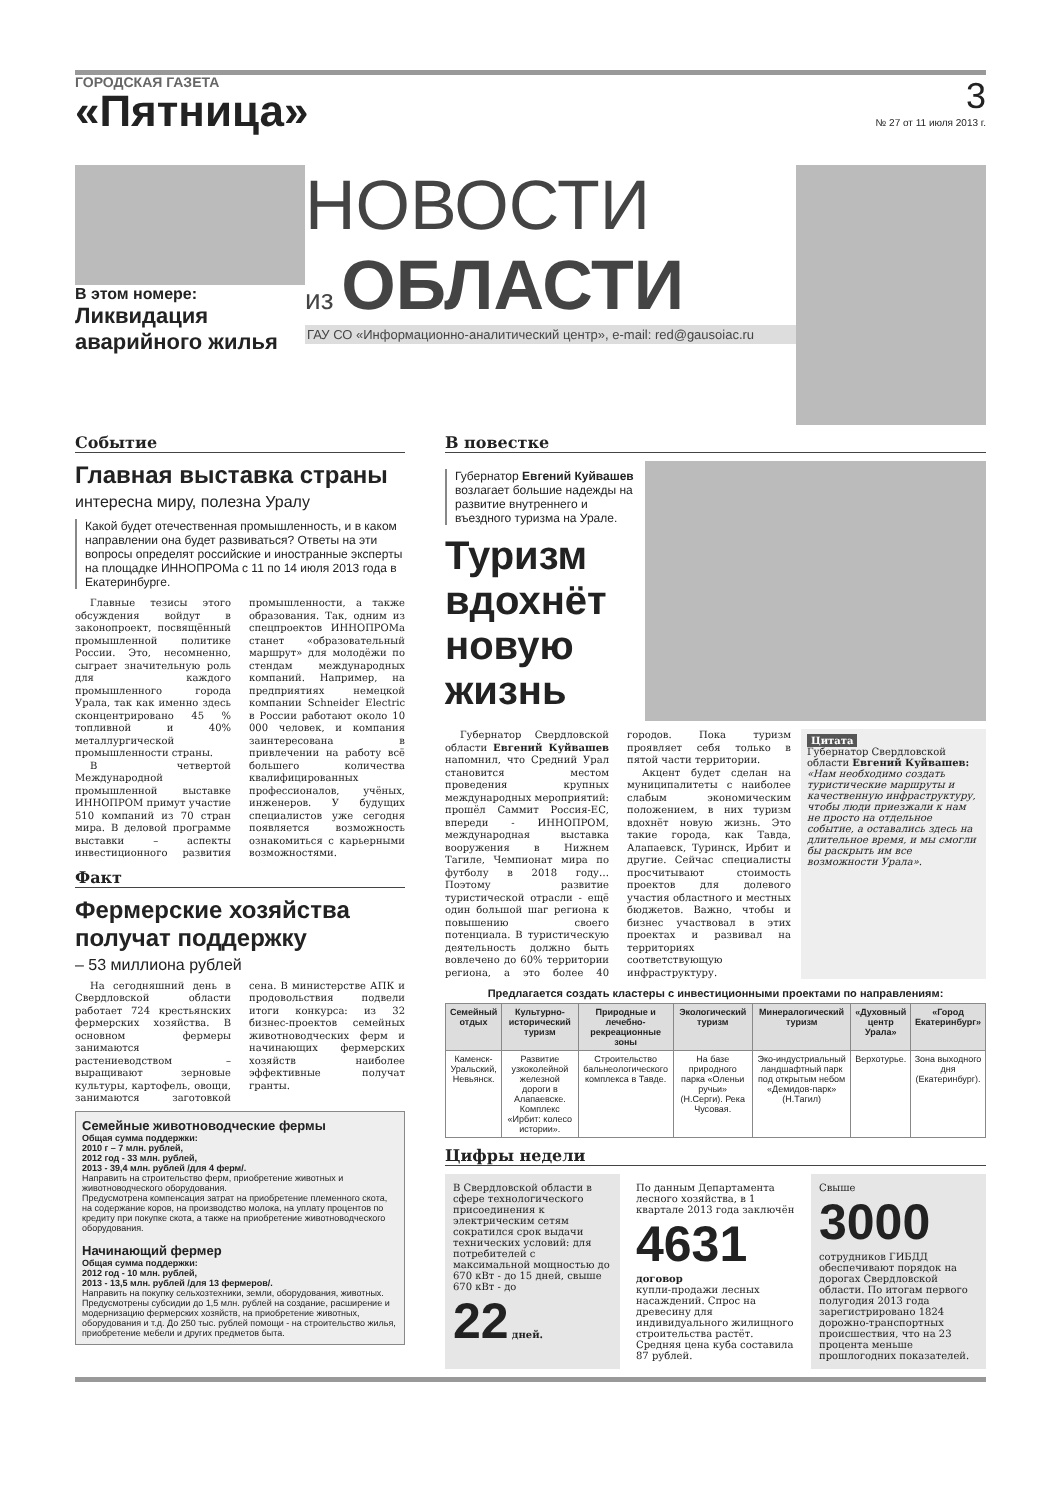ГОРОДСКАЯ ГАЗЕТА
«Пятница»
3
№ 27 от 11 июля 2013 г.
В этом номере:
Ликвидация аварийного жилья
НОВОСТИ
из ОБЛАСТИ
ГАУ СО «Информационно-аналитический центр», e-mail: red@gausoiac.ru
Событие
Главная выставка страны
интересна миру, полезна Уралу
Какой будет отечественная промышленность, и в каком направлении она будет развиваться? Ответы на эти вопросы определят российские и иностранные эксперты на площадке ИННОПРОМа с 11 по 14 июля 2013 года в Екатеринбурге.
Главные тезисы этого обсуждения войдут в законопроект, посвящённый промышленной политике России. Это, несомненно, сыграет значительную роль для каждого промышленного города Урала, так как именно здесь сконцентрировано 45 % топливной и 40% металлургической промышленности страны.
В четвертой Международной промышленной выставке ИННОПРОМ примут участие 510 компаний из 70 стран мира. В деловой программе выставки – аспекты инвестиционного развития промышленности, а также образования. Так, одним из спецпроектов ИННОПРОМа станет «образовательный маршрут» для молодёжи по стендам международных компаний. Например, на предприятиях немецкой компании Schneider Electric в России работают около 10 000 человек, и компания заинтересована в привлечении на работу всё большего количества квалифицированных профессионалов, учёных, инженеров. У будущих специалистов уже сегодня появляется возможность ознакомиться с карьерными возможностями.
Факт
Фермерские хозяйства получат поддержку
– 53 миллиона рублей
На сегодняшний день в Свердловской области работает 724 крестьянских фермерских хозяйства. В основном фермеры занимаются растениеводством – выращивают зерновые культуры, картофель, овощи, занимаются заготовкой сена. В министерстве АПК и продовольствия подвели итоги конкурса: из 32 бизнес-проектов семейных животноводческих ферм и начинающих фермерских хозяйств наиболее эффективные получат гранты.
Семейные животноводческие фермы
Общая сумма поддержки:
2010 г – 7 млн. рублей,
2012 год - 33 млн. рублей,
2013 - 39,4 млн. рублей /для 4 ферм/.
Направить на строительство ферм, приобретение животных и животноводческого оборудования.
Предусмотрена компенсация затрат на приобретение племенного скота, на содержание коров, на производство молока, на уплату процентов по кредиту при покупке скота, а также на приобретение животноводческого оборудования.
Начинающий фермер
Общая сумма поддержки:
2012 год - 10 млн. рублей,
2013 - 13,5 млн. рублей /для 13 фермеров/.
Направить на покупку сельхозтехники, земли, оборудования, животных.
Предусмотрены субсидии до 1,5 млн. рублей на создание, расширение и модернизацию фермерских хозяйств, на приобретение животных, оборудования и т.д. До 250 тыс. рублей помощи - на строительство жилья, приобретение мебели и других предметов быта.
В повестке
Губернатор Евгений Куйвашев возлагает большие надежды на развитие внутреннего и въездного туризма на Урале.
Туризм вдохнёт новую жизнь
Губернатор Свердловской области Евгений Куйвашев напомнил, что Средний Урал становится местом проведения крупных международных мероприятий: прошёл Саммит Россия-ЕС, впереди - ИННОПРОМ, международная выставка вооружения в Нижнем Тагиле, Чемпионат мира по футболу в 2018 году… Поэтому развитие туристической отрасли - ещё один большой шаг региона к повышению своего потенциала. В туристическую деятельность должно быть вовлечено до 60% территории региона, а это более 40 городов. Пока туризм проявляет себя только в пятой части территории.
Акцент будет сделан на муниципалитеты с наиболее слабым экономическим положением, в них туризм вдохнёт новую жизнь. Это такие города, как Тавда, Алапаевск, Туринск, Ирбит и другие. Сейчас специалисты просчитывают стоимость проектов для долевого участия областного и местных бюджетов. Важно, чтобы и бизнес участвовал в этих проектах и развивал на территориях соответствующую инфраструктуру.
Цитата
Губернатор Свердловской области Евгений Куйвашев:
«Нам необходимо создать туристические маршруты и качественную инфраструктуру, чтобы люди приезжали к нам не просто на отдельное событие, а оставались здесь на длительное время, и мы смогли бы раскрыть им все возможности Урала».
Предлагается создать кластеры с инвестиционными проектами по направлениям:
| Семейный отдых | Культурно-исторический туризм | Природные и лечебно-рекреационные зоны | Экологический туризм | Минералогический туризм | «Духовный центр Урала» | «Город Екатеринбург» |
| --- | --- | --- | --- | --- | --- | --- |
| Каменск-Уральский, Невьянск. | Развитие узкоколейной железной дороги в Алапаевске. Комплекс «Ирбит: колесо истории». | Строительство бальнеологического комплекса в Тавде. | На базе природного парка «Оленьи ручьи» (Н.Серги). Река Чусовая. | Эко-индустриальный ландшафтный парк под открытым небом «Демидов-парк» (Н.Тагил) | Верхотурье. | Зона выходного дня (Екатеринбург). |
Цифры недели
В Свердловской области в сфере технологического присоединения к электрическим сетям сократился срок выдачи технических условий: для потребителей с максимальной мощностью до 670 кВт - до 15 дней, свыше 670 кВт - до
22 дней.
По данным Департамента лесного хозяйства, в 1 квартале 2013 года заключён
4631
договор
купли-продажи лесных насаждений. Спрос на древесину для индивидуального жилищного строительства растёт. Средняя цена куба составила 87 рублей.
Свыше
3000
сотрудников ГИБДД обеспечивают порядок на дорогах Свердловской области. По итогам первого полугодия 2013 года зарегистрировано 1824 дорожно-транспортных происшествия, что на 23 процента меньше прошлогодних показателей.